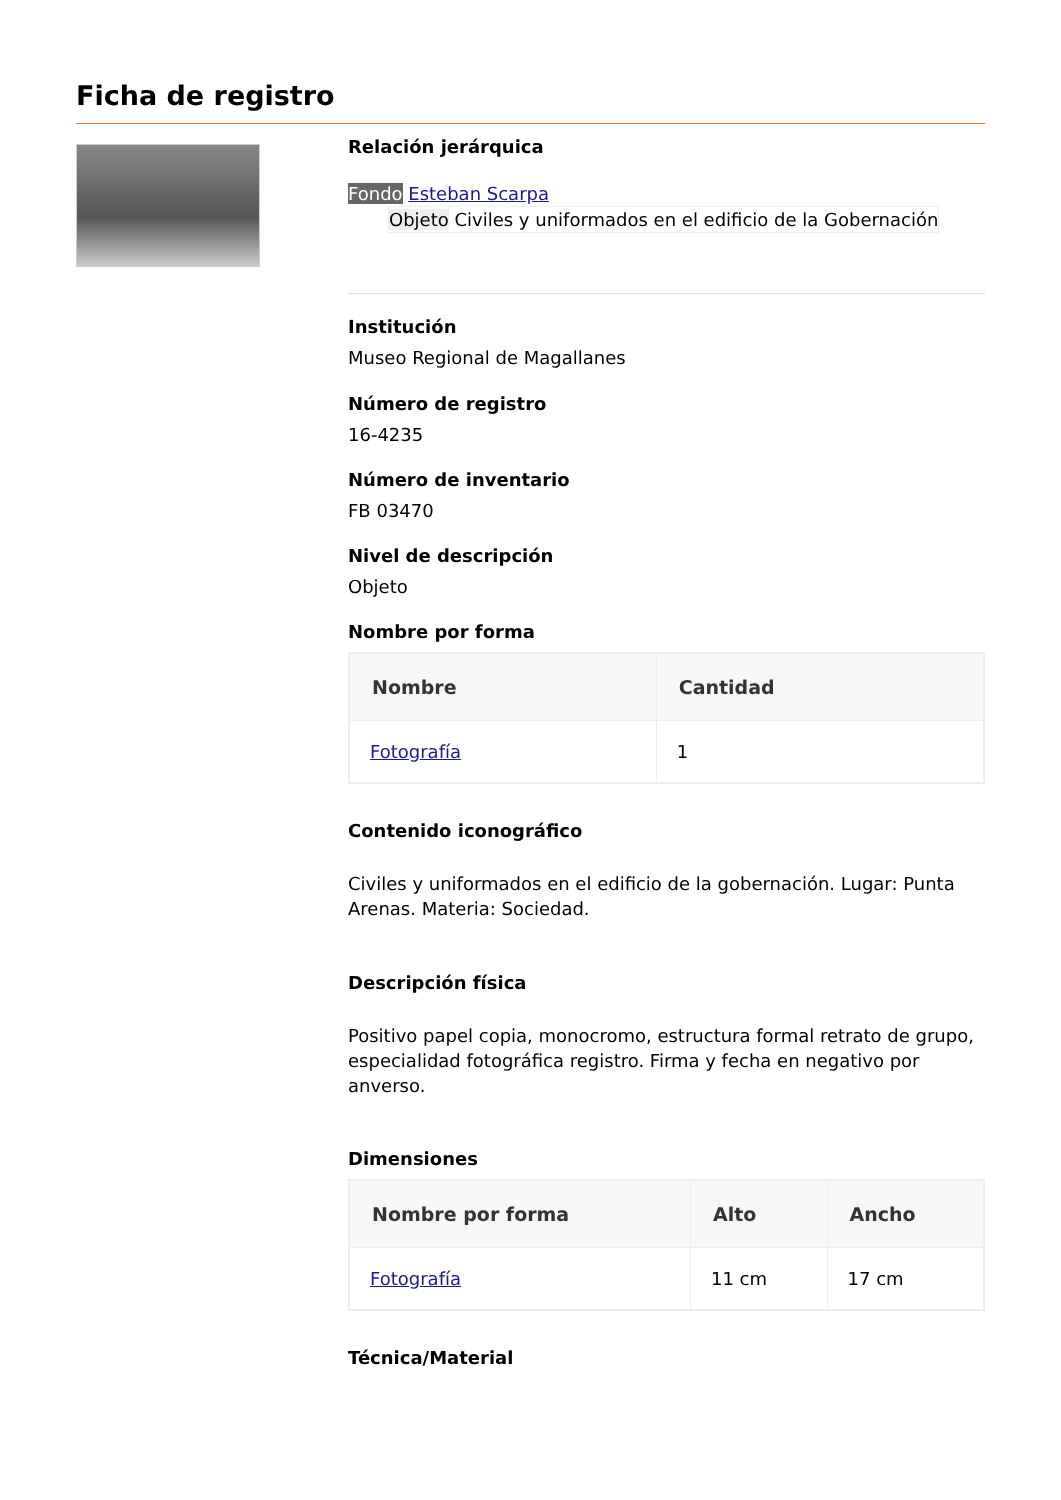Ficha de registro
Relación jerárquica
Fondo Esteban Scarpa
Objeto Civiles y uniformados en el edificio de la Gobernación
Institución
Museo Regional de Magallanes
Número de registro
16-4235
Número de inventario
FB 03470
Nivel de descripción
Objeto
Nombre por forma
| Nombre | Cantidad |
| --- | --- |
| Fotografía | 1 |
Contenido iconográfico
Civiles y uniformados en el edificio de la gobernación. Lugar: Punta Arenas. Materia: Sociedad.
Descripción física
Positivo papel copia, monocromo, estructura formal retrato de grupo, especialidad fotográfica registro. Firma y fecha en negativo por anverso.
Dimensiones
| Nombre por forma | Alto | Ancho |
| --- | --- | --- |
| Fotografía | 11 cm | 17 cm |
Técnica/Material